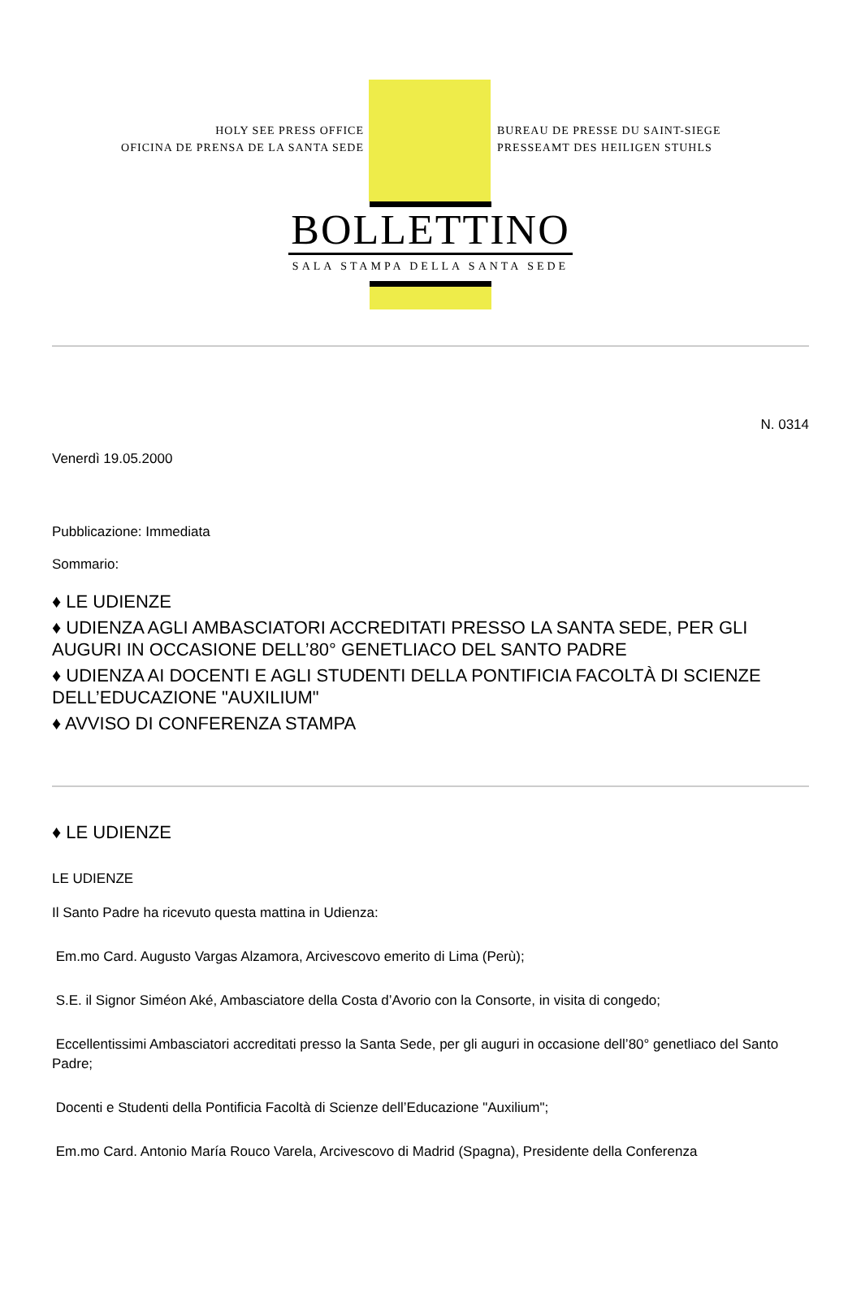HOLY SEE PRESS OFFICE
OFICINA DE PRENSA DE LA SANTA SEDE
BUREAU DE PRESSE DU SAINT-SIEGE
PRESSEAMT DES HEILIGEN STUHLS
BOLLETTINO
SALA STAMPA DELLA SANTA SEDE
N. 0314
Venerdì 19.05.2000
Pubblicazione: Immediata
Sommario:
♦ LE UDIENZE
♦ UDIENZA AGLI AMBASCIATORI ACCREDITATI PRESSO LA SANTA SEDE, PER GLI AUGURI IN OCCASIONE DELL’80° GENETLIACO DEL SANTO PADRE
♦ UDIENZA AI DOCENTI E AGLI STUDENTI DELLA PONTIFICIA FACOLTÀ DI SCIENZE DELL’EDUCAZIONE "AUXILIUM"
♦ AVVISO DI CONFERENZA STAMPA
♦ LE UDIENZE
LE UDIENZE
Il Santo Padre ha ricevuto questa mattina in Udienza:
Em.mo Card. Augusto Vargas Alzamora, Arcivescovo emerito di Lima (Perù);
S.E. il Signor Siméon Aké, Ambasciatore della Costa d’Avorio con la Consorte, in visita di congedo;
Eccellentissimi Ambasciatori accreditati presso la Santa Sede, per gli auguri in occasione dell’80° genetliaco del Santo Padre;
Docenti e Studenti della Pontificia Facoltà di Scienze dell’Educazione "Auxilium";
Em.mo Card. Antonio María Rouco Varela, Arcivescovo di Madrid (Spagna), Presidente della Conferenza